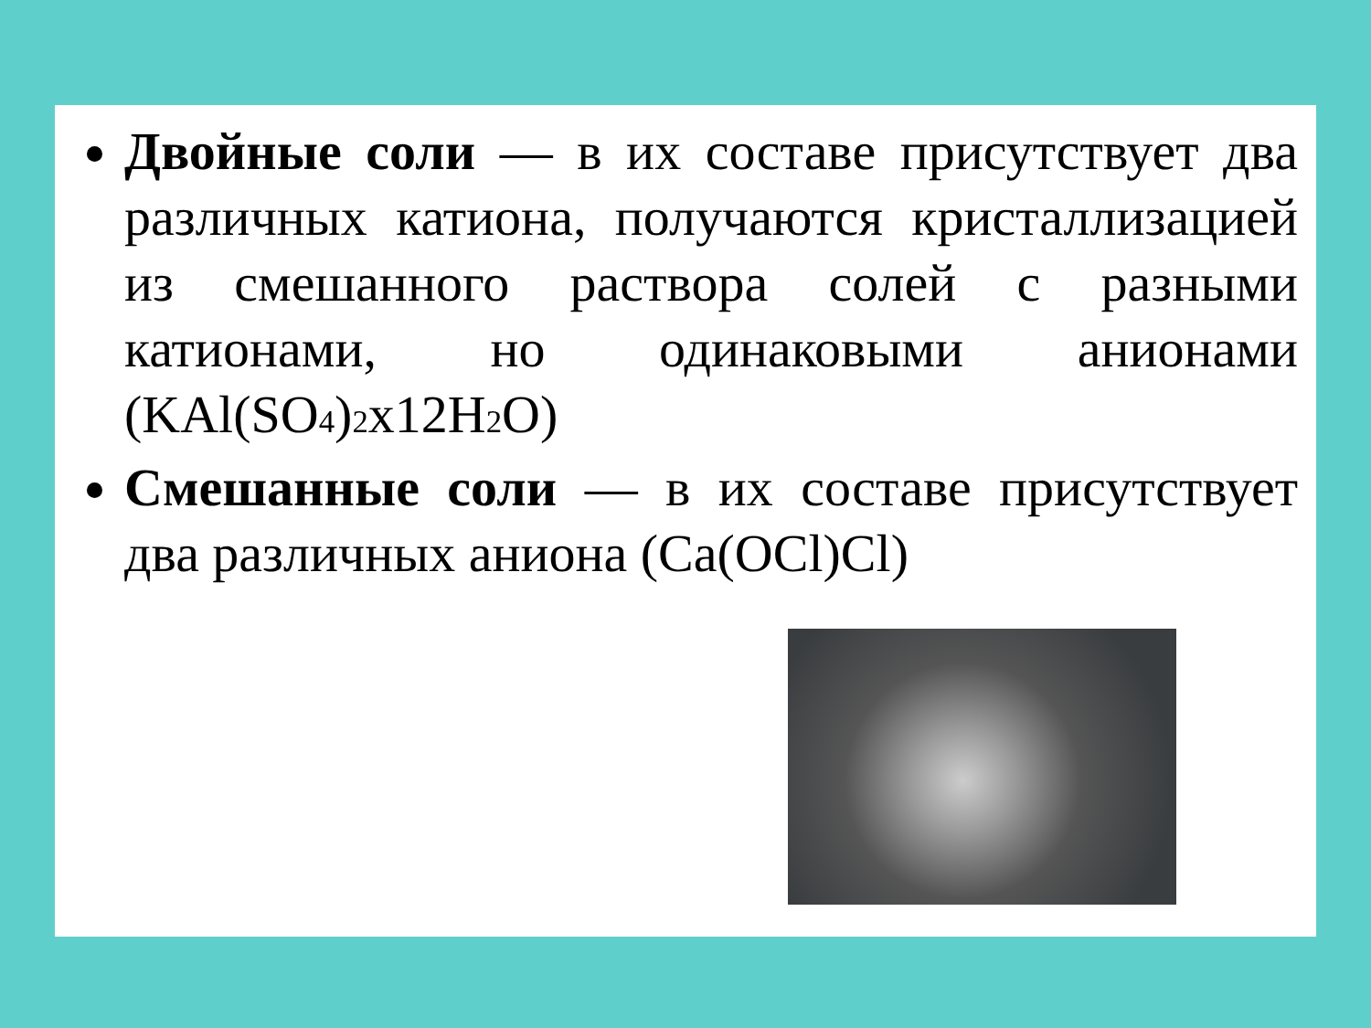Двойные соли — в их составе присутствует два различных катиона, получаются кристаллизацией из смешанного раствора солей с разными катионами, но одинаковыми анионами (KAl(SO<sub>4</sub>)<sub>2</sub>x12H<sub>2</sub>O)
Смешанные соли — в их составе присутствует два различных аниона (Ca(OCl)Cl)